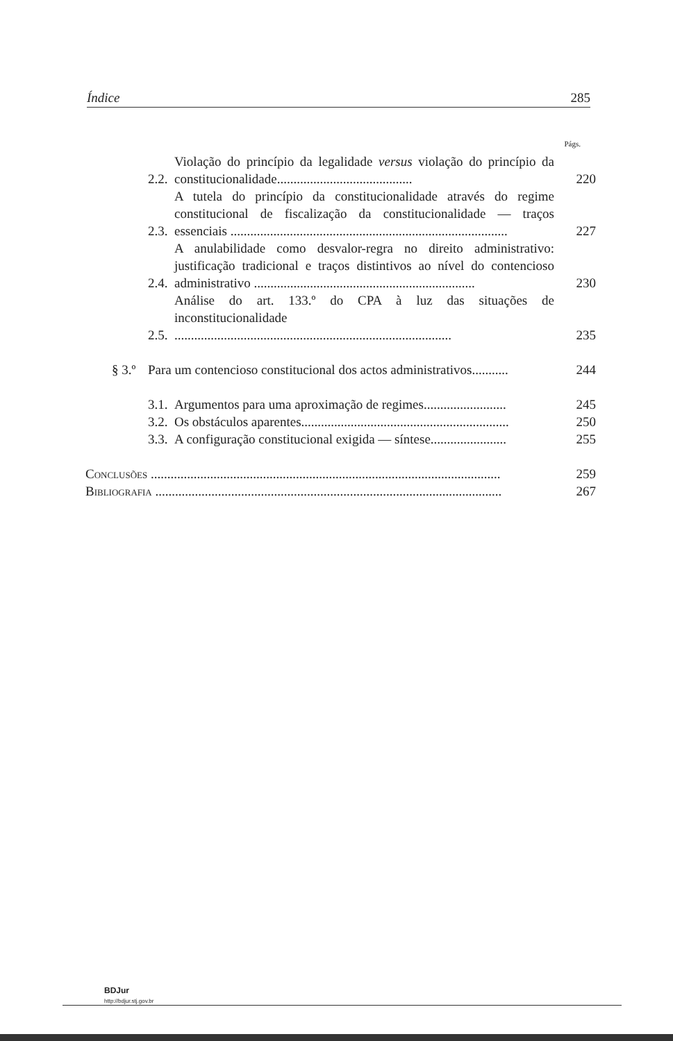Índice 285
Págs.
2.2. Violação do princípio da legalidade versus violação do princípio da constitucionalidade......................................... 220
2.3. A tutela do princípio da constitucionalidade através do regime constitucional de fiscalização da constitucionalidade — traços essenciais .................................................................................... 227
2.4. A anulabilidade como desvalor-regra no direito administrativo: justificação tradicional e traços distintivos ao nível do contencioso administrativo ................................................................... 230
2.5. Análise do art. 133.º do CPA à luz das situações de inconstitucionalidade .................................................................................... 235
§ 3.º Para um contencioso constitucional dos actos administrativos........... 244
3.1. Argumentos para uma aproximação de regimes......................... 245
3.2. Os obstáculos aparentes............................................................... 250
3.3. A configuração constitucional exigida — síntese....................... 255
Conclusões .......................................................................................................... 259
Bibliografia ......................................................................................................... 267
BDJur
http://bdjur.stj.gov.br